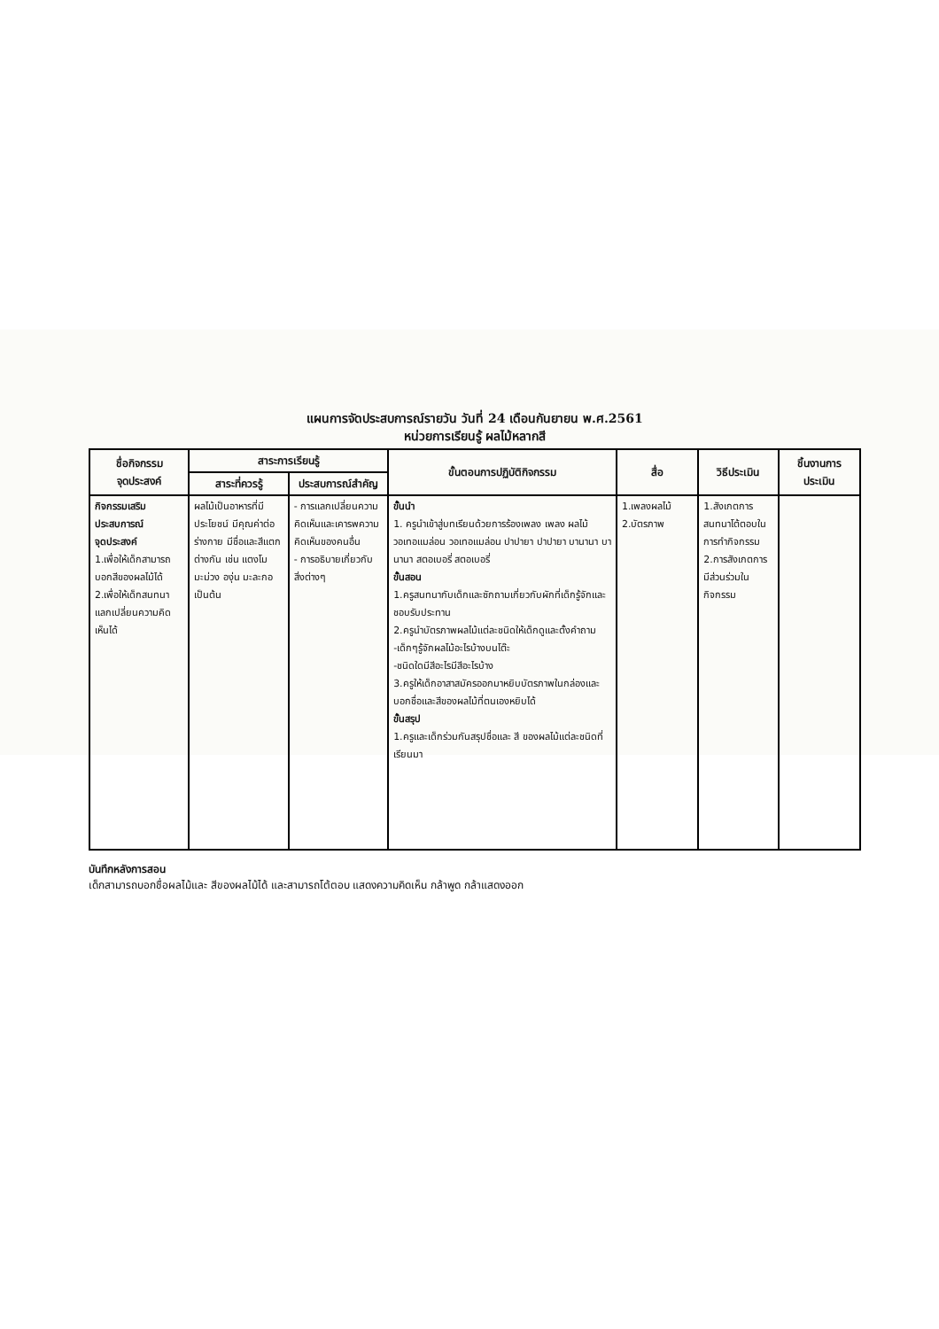แผนการจัดประสบการณ์รายวัน วันที่ 24 เดือนกันยายน พ.ศ.2561
หน่วยการเรียนรู้ ผลไม้หลากสี
| ชื่อกิจกรรม จุดประสงค์ | สาระการเรียนรู้ | | ขั้นตอนการปฏิบัติกิจกรรม | สื่อ | วิธีประเมิน | ชิ้นงานการประเมิน |
| --- | --- | --- | --- | --- | --- | --- |
| | สาระที่ควรรู้ | ประสบการณ์สำคัญ | | | | |
| กิจกรรมเสริมประสบการณ์ จุดประสงค์ 1.เพื่อให้เด็กสามารถบอกสีของผลไม้ได้ 2.เพื่อให้เด็กสนทนาแลกเปลี่ยนความคิดเห็นได้ | ผลไม้เป็นอาหารที่มีประโยชน์ มีคุณค่าต่อร่างกาย มีชื่อและสีแตกต่างกัน เช่น แตงโม มะม่วง องุ่น มะละกอ เป็นต้น | - การแลกเปลี่ยนความคิดเห็นและเคารพความคิดเห็นของคนอื่น - การอธิบายเกี่ยวกับสิ่งต่างๆ | ขั้นนำ 1. ครูนำเข้าสู่บทเรียนด้วยการร้องเพลง เพลง ผลไม้ วอเทอแมล่อน วอเทอแมล่อน ปาปายา ปาปายา บานานา บานานา สตอเบอรี่ สตอเบอรี่ ขั้นสอน 1.ครูสนทนากับเด็กและซักถามเกี่ยวกับผักที่เด็กรู้จักและชอบรับประทาน 2.ครูนำบัตรภาพผลไม้แต่ละชนิดให้เด็กดูและตั้งคำถาม -เด็กๆรู้จักผลไม้อะไรบ้างบนโต๊ะ -ชนิดใดมีสีอะไรมีสีอะไรบ้าง 3.ครูให้เด็กอาสาสมัครออกมาหยิบบัตรภาพในกล่องและบอกชื่อและสีของผลไม้ที่ตนเองหยิบได้ ขั้นสรุป 1.ครูและเด็กร่วมกันสรุปชื่อและ สี ของผลไม้แต่ละชนิดที่เรียนมา | 1.เพลงผลไม้ 2.บัตรภาพ | 1.สังเกตการสนทนาโต้ตอบในการทำกิจกรรม 2.การสังเกตการมีส่วนร่วมในกิจกรรม | |
บันทึกหลังการสอน
เด็กสามารถบอกชื่อผลไม้และ สีของผลไม้ได้ และสามารถโต้ตอบ แสดงความคิดเห็น กล้าพูด กล้าแสดงออก